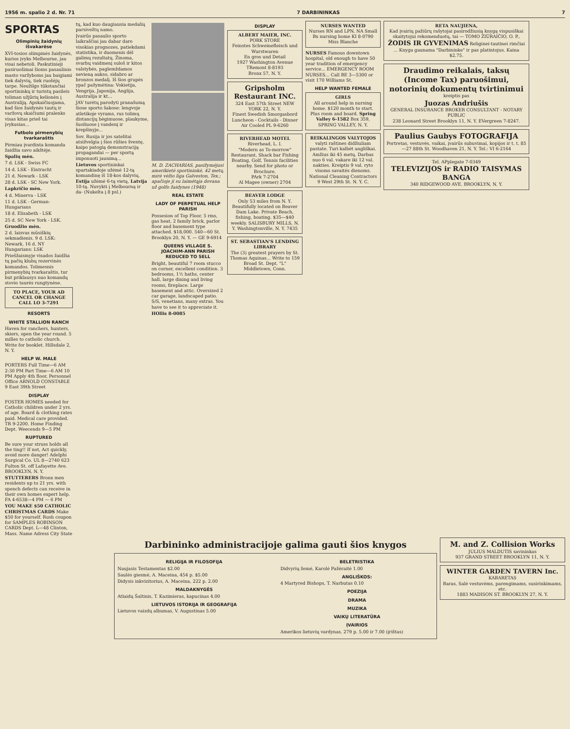1956 m. spalio 2 d. Nr. 71 7 DARBININKAS 7
SPORTAS
Olimpinių žaidynių išvakarėse
XVI-tosios olimpinės žaidynės, kurios įvyks Melbourne, jau visai nebetoli. Paskutinieji pasiruošimai šioms pasaulinio masto varžyboms jau baigiami tiek dalyvių, tiek ruošėjų tarpe. Neužilgo tūkstančiai sportininkų ir turistų pasileis toliman užjūrių kelionėn į Australiją. Apskaičiuojama, kad šios žaidynės tautų ir varžovų skaičiumi pralenks visas kitas prieš tai įvykusias...
Futbolo pirmenybių tvarkaraštis
Pirmiau įvardinta komanda žaidžia savo aikštėje.
Spalių mėn.
7 d. LSK - Swiss FC
14 d. LSK - Eintracht
21 d. Newark - LSK
28 d. LSK - SC New York.
Lapkričio mėn.
4 d. Minerva - LSK
11 d. LSK - German-Hungarians
18 d. Elisabeth - LSK
25 d. SC New York - LSK.
Gruodžio mėn.
2 d. laisvas mūsiškių sekmadienis. 9 d. LSK: Newark, 16 d. NY Hungarians: LSK
Priešžaismyje visados žaidžia tų pačių klubų rezervinės komandos. Tolimesnis pirmenybių tvarkaraštis, tur but priklausys nuo komandų stovio taurės rungtynėse.
TO PLACE, YOUR AD CANCEL OR CHANGE CALL LO 3-7291
RESORTS
WHITE STALLION RANCH
Haven for ranchers, hunters, skiers, open the year round. 5 milles to catholic church. Write for booklet. Hillsdale 2, N. Y.
HELP W. MALE
PORTERS Full Time—6 AM 2:30 PM Part Time—6 AM 10 PM Apply 4th floor, Personnel Office ARNOLD CONSTABLE 9 East 39th Street
DISPLAY
FOSTER HOMES needed for Catholic children under 2 yrs. of age. Board & clothing rates paid. Medical care provided. TR 9-2200. Home Finding Dept. Weecends 9—5 PM
RUPTURED
Be sure your struss holds all the ting!! If not, Act quickly, avoid more danger! Adelphi Surgical Co. UL 8—2740 623 Fulton St. off Lafayette Ave. BROOKLYN, N. Y.
STUTTERERS Bronx men residents up to 21 yrs. with spench defects can receive in their own homes expert help. FA 4-6538—4 PM — 6 PM
YOU MAKE $50 CATHOLIC CHRISTMAS CARDS Make $50 for yourself. Rush coupon for SAMPLES ROBINSON CARDS Dept. L—48 Clinton, Mass. Name Adress City State
tų, kad kuo daugiausia medalių parsivežtų namo.
Įvairūs pasaulio sporto laikraščiai jau dabar daro visokias prognozes, patiekdami statistika, ir duomenis dėl galimų rezultatų. Žinoma, svarbų vaidmenį suloš ir kitos valstybės, paglemždamos nevieną aukso, sidabro ar bronzos medalį. Iš šios grupės ypač pažymėtina: Vokietija, Vengrija, Japonija, Anglija, Australija ir kt...
JAV turėtų parodyti pranašumą šiose sporto šakose: lengvoje atletikoje vyrams, rus tolimų distancijų bėgimuose, plaukyme, šuoliuose į vandenį ir krepšinyje...
Sov. Rusija ir jos satelitai atsižvelgia į šios rūšies šventę, kaipo patogią demonstraciją propagandai — per sportą imponuoti jaunimą...
Lietuvos sportininkai spartakiadoje užėmė 12-tą komandinę iš 18-kos dalyvių. Estija užėmė 6-tą vietą, Latvija 10-tą. Nuvykti į Melbourną ir da- (Nukelta į 8 psl.)
M. D. ZACHARIAS, pasižymėjusi amerikietė sportininkė, 42 metų, mirė vėžio liga Galveston, Tex.; apačioje ji su laimėtąja dovana už golfo žaidynes (1948)
REAL ESTATE
LADY OF PERPETUAL HELP PARISH
Possesion of Top Floor. 5 rms, gas heat, 2 family brick, parlor floor and basement type attached. $18,000. 540—60 St. Brooklyn 20, N. Y. — GE 9-6914
QUEENS VILLAGE S. JOACHIM-ANN PARISH REDUCED TO SELL
Bright, beautiful 7 room stucco on corner, excellent condition. 3 bedrooms, 1½ baths, center hall, large dining and living rooms, fireplace. Large basement and attic. Oversized 2 car garage, landscaped patio. S/S, venetians, many extras. You have to see it to appreciate it.
HOllis 8-0085
DISPLAY
ALBERT MAIER, INC.
PORK STORE
Feinstes Schweinefleisch und Wurstwaren
En gros und Detail
1927 Washington Avenue
TRemont 8-8193
Bronx 57, N. Y.
Gripsholm Restaurant INC.
324 East 57th Street NEW YORK 22, N. Y.
Finest Swedish Smorgasbord Luncheon - Cocktails - Dinner
Air Cooled PL 9-6260
RIVERHEAD MOTEL
Riverhead, L. I.
"Modern as To-morrow" Restaurant, Shack bar Fishing Boating, Golf, Tennis facilities nearby. Send for photo or Brochure.
PArk 7-2704
Al Magee (owner) 2704
BEAVER LODGE
Only 53 miles from N. Y. Beautifully located on Beaver Dam Lake. Private Beach, fishing, boating. $35—$40 weekly. SALISBURY MILLS, N. Y. Washingtonville, N. Y. 7435
ST. SEBASTIAN'S LENDING LIBRARY
The (3) greatest prayers by St. Thomas Aquinas... Write to 159 Broad St. Dept. "L" Middletown, Conn.
NURSES WANTED
Nurses RN and LPN, NA Small Bx nursing home KI 8-0790 Miss Blanche
NURSES Famous downtown hospital, old enough to have 50 year tradition of emergency service... EMERGENCY ROOM NURSES... Call BE 3—5300 or visit 170 Williams St.
HELP WANTED FEMALE
GIRLS
All around help in nursing home. $120 month to start. Plus room and board. Spring Valley 6-1582 Box 359, SPRING VALLEY, N. Y.
REIKALINGOS VALYTOJOS
valyti raštines didžiuliam pastate. Turi kalbėt angliškai. Amžius iki 45 metų. Darbas nuo 6 val. vakare iki 12 val. nakties. Kreiptis 9 val. ryto visoms savaitės dienoms. National Cleaning Contractors 9 West 29th St. N. Y. C.
RETA NAUJIENA,
Kad įvairių pažiūrų rašytojai pasirodžiusią knygą vispusiškai skaitytojui rekomenduotų, tai — TOMO ŽIŪRAIČIO, O. P., ŽODIS IR GYVENIMAS Religinei-tautinei rimčiai ... Knyga gaunama "Darbininke" ir pas platintojus. Kaina $2.75.
Draudimo reikalais, taksų (Income Tax) paruošimui, notorinių dokumentų tvirtinimui
kreiptis pas
Juozas Andriušis
GENERAL INSURANCE BROKER CONSULTANT - NOTARY PUBLIC
238 Leonard Street Brooklyn 11, N. Y. EVergreen 7-8247.
Paulius Gaubys FOTOGRAFIJA
Portretas, vestuvės, vaikai, įvairūs subuvimai, kopijos ir t. t. 85—27 88th St. Woodhaven 21, N. Y. Tel.: VI 6-2164
Tel. APplegate 7-0349
TELEVIZIJOS ir RADIO TAISYMAS BANGA
340 RIDGEWOOD AVE. BROOKLYN, N. Y.
Darbininko administracijoje galima gauti šios knygos
RELIGIJA IR FILOSOFIJA
Naujasis Testamentas $2.00
Saulės giesmė, A. Maceina, 454 p. $5.00
Didysis inkvizitorius, A. Maceina, 222 p. 2.00
MALDAKNYGĖS
Atlaidų Šaltinis, T. Kazimieras, kapucinas 4.00
LIETUVOS ISTORIJA IR GEOGRAFIJA
Lietuvos vaizdų albumas, V. Augustinas 5.00
BELETRISTIKA
Didvyrių žemė, Karolė Pažėraitė 1.00
ANGLIŠKOS:
4 Martyred Bishops, T. Narbutas 0.10
POEZIJA
DRAMA
MUZIKA
VAIKŲ LITERATŪRA
ĮVAIRIOS
Amerikos lietuvių vardynas, 279 p. 5.00 ir 7.00 (įrištas)
M. and Z. Collision Works
JULIUS MALDUTIS savininkas
937 GRAND STREET BROOKLYN 11, N. Y.
WINTER GARDEN TAVERN Inc.
KABARETAS
Baras, Salė vestuvėms, parengimams, susirinkimams, etc.
1883 MADISON ST. BROOKLYN 27, N. Y.